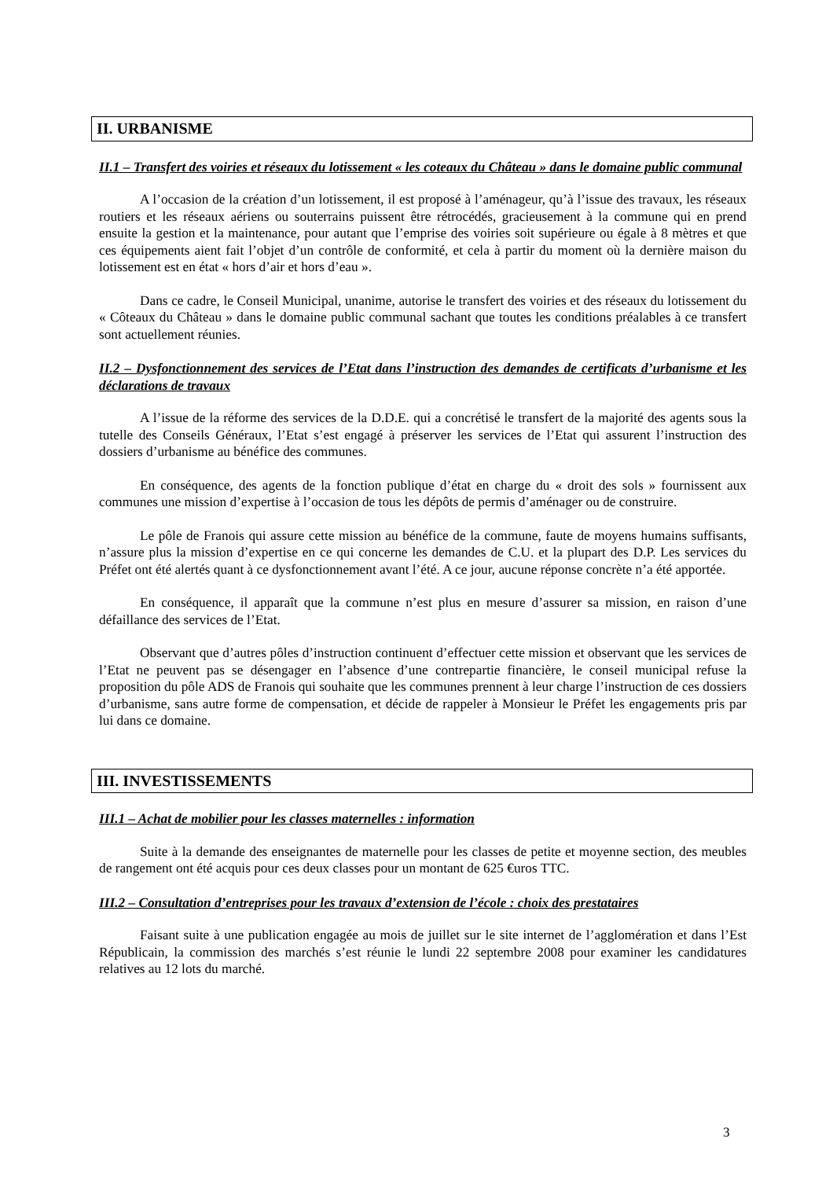II. URBANISME
II.1 – Transfert des voiries et réseaux du lotissement « les coteaux du Château » dans le domaine public communal
A l’occasion de la création d’un lotissement, il est proposé à l’aménageur, qu’à l’issue des travaux, les réseaux routiers et les réseaux aériens ou souterrains puissent être rétrocédés, gracieusement à la commune qui en prend ensuite la gestion et la maintenance, pour autant que l’emprise des voiries soit supérieure ou égale à 8 mètres et que ces équipements aient fait l’objet d’un contrôle de conformité, et cela à partir du moment où la dernière maison du lotissement est en état « hors d’air et hors d’eau ».
Dans ce cadre, le Conseil Municipal, unanime, autorise le transfert des voiries et des réseaux du lotissement du « Côteaux du Château » dans le domaine public communal sachant que toutes les conditions préalables à ce transfert sont actuellement réunies.
II.2 – Dysfonctionnement des services de l’Etat dans l’instruction des demandes de certificats d’urbanisme et les déclarations de travaux
A l’issue de la réforme des services de la D.D.E. qui a concrétisé le transfert de la majorité des agents sous la tutelle des Conseils Généraux, l’Etat s’est engagé à préserver les services de l’Etat qui assurent l’instruction des dossiers d’urbanisme au bénéfice des communes.
En conséquence, des agents de la fonction publique d’état en charge du « droit des sols » fournissent aux communes une mission d’expertise à l’occasion de tous les dépôts de permis d’aménager ou de construire.
Le pôle de Franois qui assure cette mission au bénéfice de la commune, faute de moyens humains suffisants, n’assure plus la mission d’expertise en ce qui concerne les demandes de C.U. et la plupart des D.P. Les services du Préfet ont été alertés quant à ce dysfonctionnement avant l’été. A ce jour, aucune réponse concrète n’a été apportée.
En conséquence, il apparaît que la commune n’est plus en mesure d’assurer sa mission, en raison d’une défaillance des services de l’Etat.
Observant que d’autres pôles d’instruction continuent d’effectuer cette mission et observant que les services de l’Etat ne peuvent pas se désengager en l’absence d’une contrepartie financière, le conseil municipal refuse la proposition du pôle ADS de Franois qui souhaite que les communes prennent à leur charge l’instruction de ces dossiers d’urbanisme, sans autre forme de compensation, et décide de rappeler à Monsieur le Préfet les engagements pris par lui dans ce domaine.
III. INVESTISSEMENTS
III.1 – Achat de mobilier pour les classes maternelles : information
Suite à la demande des enseignantes de maternelle pour les classes de petite et moyenne section, des meubles de rangement ont été acquis pour ces deux classes pour un montant de 625 €uros TTC.
III.2 – Consultation d’entreprises pour les travaux d’extension de l’école : choix des prestataires
Faisant suite à une publication engagée au mois de juillet sur le site internet de l’agglomération et dans l’Est Républicain, la commission des marchés s’est réunie le lundi 22 septembre 2008 pour examiner les candidatures relatives au 12 lots du marché.
3